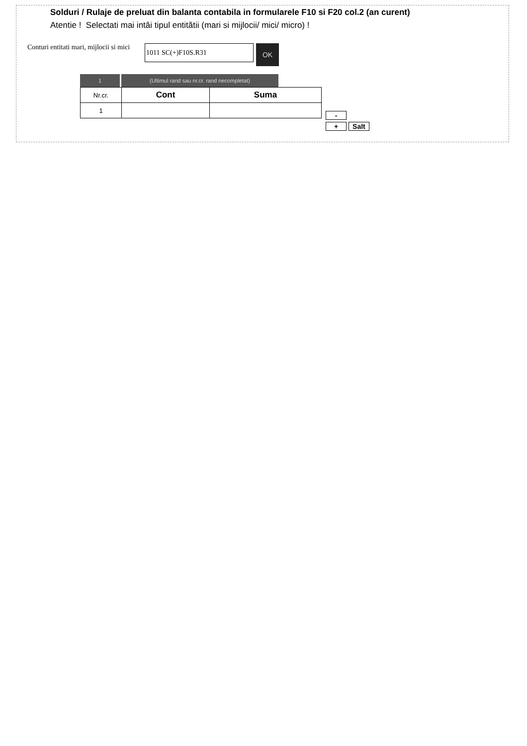Solduri / Rulaje de preluat din balanta contabila in formularele F10 si F20 col.2 (an curent)
Atentie ! Selectati mai intâi tipul entitătii (mari si mijlocii/ mici/ micro) !
Conturi entitati mari, mijlocii si mici
1011 SC(+)F10S.R31
OK
1 (Ultimul rand sau nr.cr. rand necompletat)
| Nr.cr. | Cont | Suma |
| --- | --- | --- |
| 1 | | |
-
+ Salt